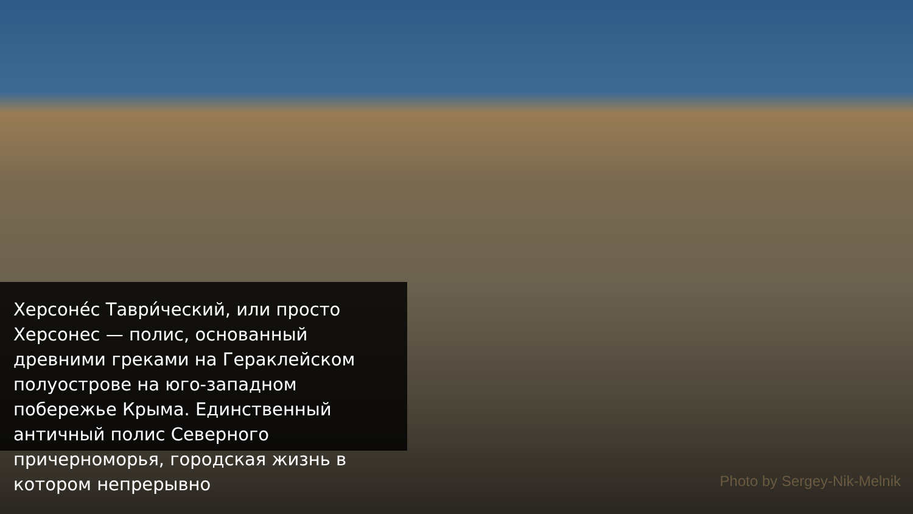Херсоне́с Таври́ческий, или просто Херсонес — полис, основанный древними греками на Гераклейском полуострове на юго-западном побережье Крыма. Единственный античный полис Северного причерноморья, городская жизнь в котором непрерывно
Photo by Sergey-Nik-Melnik